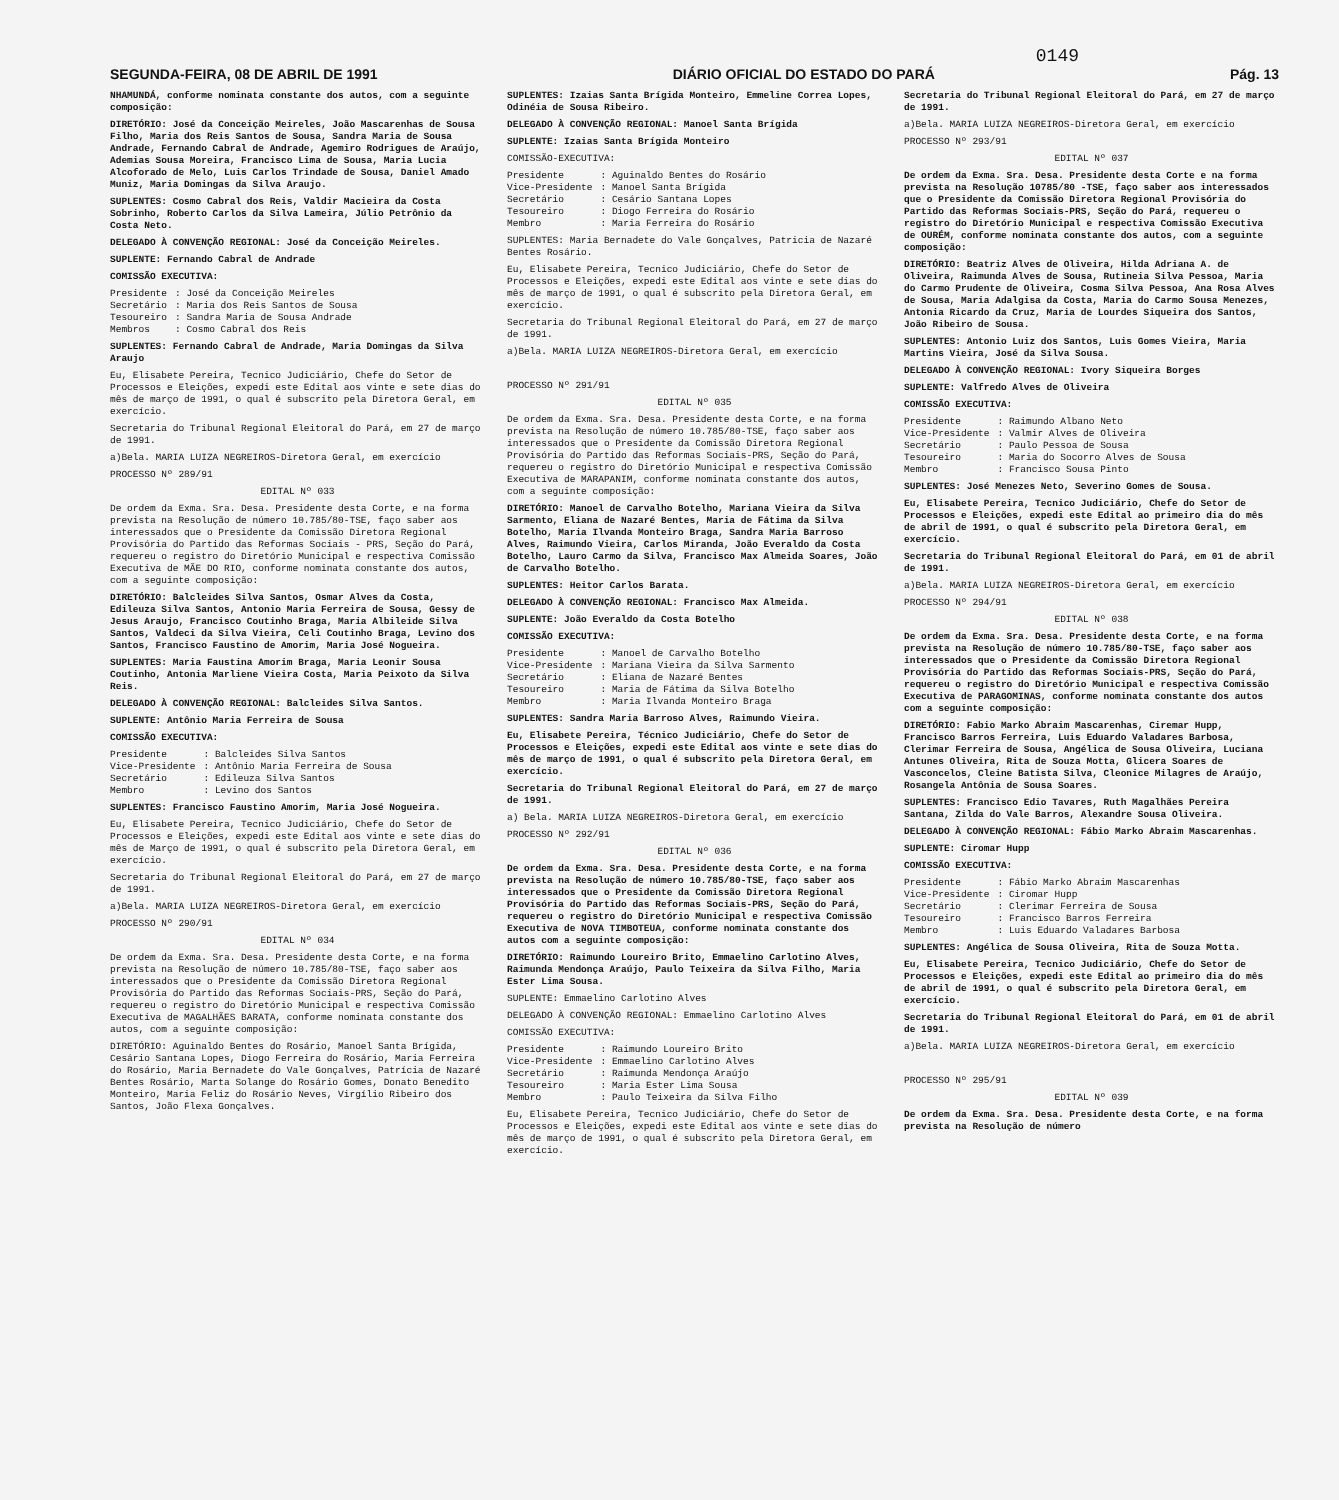0149
SEGUNDA-FEIRA, 08 DE ABRIL DE 1991 DIÁRIO OFICIAL DO ESTADO DO PARÁ Pág. 13
NHAMUNDÁ, conforme nominata constante dos autos, com a seguinte composição:
DIRETÓRIO: José da Conceição Meireles, João Mascarenhas de Sousa Filho, Maria dos Reis Santos de Sousa, Sandra Maria de Sousa Andrade, Fernando Cabral de Andrade, Agemiro Rodrigues de Araújo, Ademias Sousa Moreira, Francisco Lima de Sousa, Maria Lucia Alcoforado de Melo, Luis Carlos Trindade de Sousa, Daniel Amado Muniz, Maria Domingas da Silva Araujo.
SUPLENTES: Cosmo Cabral dos Reis, Valdir Macieira da Costa Sobrinho, Roberto Carlos da Silva Lameira, Júlio Petrônio da Costa Neto.
DELEGADO À CONVENÇÃO REGIONAL: José da Conceição Meireles.
SUPLENTE: Fernando Cabral de Andrade
COMISSÃO EXECUTIVA:
| Presidente | : José da Conceição Meireles |
| Secretário | : Maria dos Reis Santos de Sousa |
| Tesoureiro | : Sandra Maria de Sousa Andrade |
| Membros | : Cosmo Cabral dos Reis |
SUPLENTES: Fernando Cabral de Andrade, Maria Domingas da Silva Araujo
Eu, Elisabete Pereira, Tecnico Judiciário, Chefe do Setor de Processos e Eleições, expedi este Edital aos vinte e sete dias do mês de março de 1991, o qual é subscrito pela Diretora Geral, em exercício.
Secretaria do Tribunal Regional Eleitoral do Pará, em 27 de março de 1991.
a)Bela. MARIA LUIZA NEGREIROS-Diretora Geral, em exercício
PROCESSO Nº 289/91
EDITAL Nº 033
De ordem da Exma. Sra. Desa. Presidente desta Corte, e na forma prevista na Resolução de número 10.785/80-TSE, faço saber aos interessados que o Presidente da Comissão Diretora Regional Provisória do Partido das Reformas Sociais - PRS, Seção do Pará, requereu o registro do Diretório Municipal e respectiva Comissão Executiva de MÃE DO RIO, conforme nominata constante dos autos, com a seguinte composição:
DIRETÓRIO: Balcleides Silva Santos, Osmar Alves da Costa, Edileuza Silva Santos, Antonio Maria Ferreira de Sousa, Gessy de Jesus Araujo, Francisco Coutinho Braga, Maria Albileide Silva Santos, Valdeci da Silva Vieira, Celi Coutinho Braga, Levino dos Santos, Francisco Faustino de Amorim, Maria José Nogueira.
SUPLENTES: Maria Faustina Amorim Braga, Maria Leonir Sousa Coutinho, Antonia Marliene Vieira Costa, Maria Peixoto da Silva Reis.
DELEGADO À CONVENÇÃO REGIONAL: Balcleides Silva Santos.
SUPLENTE: Antônio Maria Ferreira de Sousa
COMISSÃO EXECUTIVA:
| Presidente | : Balcleides Silva Santos |
| Vice-Presidente | : Antônio Maria Ferreira de Sousa |
| Secretário | : Edileuza Silva Santos |
| Membro | : Levino dos Santos |
SUPLENTES: Francisco Faustino Amorim, Maria José Nogueira.
Eu, Elisabete Pereira, Tecnico Judiciário, Chefe do Setor de Processos e Eleições, expedi este Edital aos vinte e sete dias do mês de Março de 1991, o qual é subscrito pela Diretora Geral, em exercício.
Secretaria do Tribunal Regional Eleitoral do Pará, em 27 de março de 1991.
a)Bela. MARIA LUIZA NEGREIROS-Diretora Geral, em exercício
PROCESSO Nº 290/91
EDITAL Nº 034
De ordem da Exma. Sra. Desa. Presidente desta Corte, e na forma prevista na Resolução de número 10.785/80-TSE, faço saber aos interessados que o Presidente da Comissão Diretora Regional Provisória do Partido das Reformas Sociais-PRS, Seção do Pará, requereu o registro do Diretório Municipal e respectiva Comissão Executiva de MAGALHÃES BARATA, conforme nominata constante dos autos, com a seguinte composição:
DIRETÓRIO: Aguinaldo Bentes do Rosário, Manoel Santa Brígida, Cesário Santana Lopes, Diogo Ferreira do Rosário, Maria Ferreira do Rosário, Maria Bernadete do Vale Gonçalves, Patrícia de Nazaré Bentes Rosário, Marta Solange do Rosário Gomes, Donato Benedito Monteiro, Maria Feliz do Rosário Neves, Virgílio Ribeiro dos Santos, João Flexa Gonçalves.
SUPLENTES: Izaias Santa Brígida Monteiro, Emmeline Correa Lopes, Odinéia de Sousa Ribeiro.
DELEGADO À CONVENÇÃO REGIONAL: Manoel Santa Brígida
SUPLENTE: Izaias Santa Brígida Monteiro
COMISSÃO-EXECUTIVA:
| Presidente | : Aguinaldo Bentes do Rosário |
| Vice-Presidente | : Manoel Santa Brígida |
| Secretário | : Cesário Santana Lopes |
| Tesoureiro | : Diogo Ferreira do Rosário |
| Membro | : Maria Ferreira do Rosário |
SUPLENTES: Maria Bernadete do Vale Gonçalves, Patricia de Nazaré Bentes Rosário.
Eu, Elisabete Pereira, Tecnico Judiciário, Chefe do Setor de Processos e Eleições, expedi este Edital aos vinte e sete dias do mês de março de 1991, o qual é subscrito pela Diretora Geral, em exercício.
Secretaria do Tribunal Regional Eleitoral do Pará, em 27 de março de 1991.
a)Bela. MARIA LUIZA NEGREIROS-Diretora Geral, em exercício
PROCESSO Nº 291/91
EDITAL Nº 035
De ordem da Exma. Sra. Desa. Presidente desta Corte, e na forma prevista na Resolução de número 10.785/80-TSE, faço saber aos interessados que o Presidente da Comissão Diretora Regional Provisória do Partido das Reformas Sociais-PRS, Seção do Pará, requereu o registro do Diretório Municipal e respectiva Comissão Executiva de MARAPANIM, conforme nominata constante dos autos, com a seguinte composição:
DIRETÓRIO: Manoel de Carvalho Botelho, Mariana Vieira da Silva Sarmento, Eliana de Nazaré Bentes, Maria de Fátima da Silva Botelho, Maria Ilvanda Monteiro Braga, Sandra Maria Barroso Alves, Raimundo Vieira, Carlos Miranda, João Everaldo da Costa Botelho, Lauro Carmo da Silva, Francisco Max Almeida Soares, João de Carvalho Botelho.
SUPLENTES: Heitor Carlos Barata.
DELEGADO À CONVENÇÃO REGIONAL: Francisco Max Almeida.
SUPLENTE: João Everaldo da Costa Botelho
COMISSÃO EXECUTIVA:
| Presidente | : Manoel de Carvalho Botelho |
| Vice-Presidente | : Mariana Vieira da Silva Sarmento |
| Secretário | : Eliana de Nazaré Bentes |
| Tesoureiro | : Maria de Fátima da Silva Botelho |
| Membro | : Maria Ilvanda Monteiro Braga |
SUPLENTES: Sandra Maria Barroso Alves, Raimundo Vieira.
Eu, Elisabete Pereira, Técnico Judiciário, Chefe do Setor de Processos e Eleições, expedi este Edital aos vinte e sete dias do mês de março de 1991, o qual é subscrito pela Diretora Geral, em exercício.
Secretaria do Tribunal Regional Eleitoral do Pará, em 27 de março de 1991.
a) Bela. MARIA LUIZA NEGREIROS-Diretora Geral, em exercício
PROCESSO Nº 292/91
EDITAL Nº 036
De ordem da Exma. Sra. Desa. Presidente desta Corte, e na forma prevista na Resolução de número 10.785/80-TSE, faço saber aos interessados que o Presidente da Comissão Diretora Regional Provisória do Partido das Reformas Sociais-PRS, Seção do Pará, requereu o registro do Diretório Municipal e respectiva Comissão Executiva de NOVA TIMBOTEUA, conforme nominata constante dos autos com a seguinte composição:
DIRETÓRIO: Raimundo Loureiro Brito, Emmaelino Carlotino Alves, Raimunda Mendonça Araújo, Paulo Teixeira da Silva Filho, Maria Ester Lima Sousa.
SUPLENTE: Emmaelino Carlotino Alves
DELEGADO À CONVENÇÃO REGIONAL: Emmaelino Carlotino Alves
COMISSÃO EXECUTIVA:
| Presidente | : Raimundo Loureiro Brito |
| Vice-Presidente | : Emmaelino Carlotino Alves |
| Secretário | : Raimunda Mendonça Araújo |
| Tesoureiro | : Maria Ester Lima Sousa |
| Membro | : Paulo Teixeira da Silva Filho |
Eu, Elisabete Pereira, Tecnico Judiciário, Chefe do Setor de Processos e Eleições, expedi este Edital aos vinte e sete dias do mês de março de 1991, o qual é subscrito pela Diretora Geral, em exercício.
Secretaria do Tribunal Regional Eleitoral do Pará, em 27 de março de 1991.
a)Bela. MARIA LUIZA NEGREIROS-Diretora Geral, em exercício
PROCESSO Nº 293/91
EDITAL Nº 037
De ordem da Exma. Sra. Desa. Presidente desta Corte e na forma prevista na Resolução 10785/80 -TSE, faço saber aos interessados que o Presidente da Comissão Diretora Regional Provisória do Partido das Reformas Sociais-PRS, Seção do Pará, requereu o registro do Diretório Municipal e respectiva Comissão Executiva de OURÉM, conforme nominata constante dos autos, com a seguinte composição:
DIRETÓRIO: Beatriz Alves de Oliveira, Hilda Adriana A. de Oliveira, Raimunda Alves de Sousa, Rutineia Silva Pessoa, Maria do Carmo Prudente de Oliveira, Cosma Silva Pessoa, Ana Rosa Alves de Sousa, Maria Adalgisa da Costa, Maria do Carmo Sousa Menezes, Antonia Ricardo da Cruz, Maria de Lourdes Siqueira dos Santos, João Ribeiro de Sousa.
SUPLENTES: Antonio Luiz dos Santos, Luis Gomes Vieira, Maria Martins Vieira, José da Silva Sousa.
DELEGADO À CONVENÇÃO REGIONAL: Ivory Siqueira Borges
SUPLENTE: Valfredo Alves de Oliveira
COMISSÃO EXECUTIVA:
| Presidente | : Raimundo Albano Neto |
| Vice-Presidente | : Valmir Alves de Oliveira |
| Secretário | : Paulo Pessoa de Sousa |
| Tesoureiro | : Maria do Socorro Alves de Sousa |
| Membro | : Francisco Sousa Pinto |
SUPLENTES: José Menezes Neto, Severino Gomes de Sousa.
Eu, Elisabete Pereira, Tecnico Judiciário, Chefe do Setor de Processos e Eleições, expedi este Edital ao primeiro dia do mês de abril de 1991, o qual é subscrito pela Diretora Geral, em exercício.
Secretaria do Tribunal Regional Eleitoral do Pará, em 01 de abril de 1991.
a)Bela. MARIA LUIZA NEGREIROS-Diretora Geral, em exercício
PROCESSO Nº 294/91
EDITAL Nº 038
De ordem da Exma. Sra. Desa. Presidente desta Corte, e na forma prevista na Resolução de número 10.785/80-TSE, faço saber aos interessados que o Presidente da Comissão Diretora Regional Provisória do Partido das Reformas Sociais-PRS, Seção do Pará, requereu o registro do Diretório Municipal e respectiva Comissão Executiva de PARAGOMINAS, conforme nominata constante dos autos com a seguinte composição:
DIRETÓRIO: Fabio Marko Abraim Mascarenhas, Ciremar Hupp, Francisco Barros Ferreira, Luis Eduardo Valadares Barbosa, Clerimar Ferreira de Sousa, Angélica de Sousa Oliveira, Luciana Antunes Oliveira, Rita de Souza Motta, Glicera Soares de Vasconcelos, Cleine Batista Silva, Cleonice Milagres de Araújo, Rosangela Antônia de Sousa Soares.
SUPLENTES: Francisco Edio Tavares, Ruth Magalhães Pereira Santana, Zilda do Vale Barros, Alexandre Sousa Oliveira.
DELEGADO À CONVENÇÃO REGIONAL: Fábio Marko Abraim Mascarenhas.
SUPLENTE: Ciromar Hupp
COMISSÃO EXECUTIVA:
| Presidente | : Fábio Marko Abraim Mascarenhas |
| Vice-Presidente | : Ciromar Hupp |
| Secretário | : Clerimar Ferreira de Sousa |
| Tesoureiro | : Francisco Barros Ferreira |
| Membro | : Luis Eduardo Valadares Barbosa |
SUPLENTES: Angélica de Sousa Oliveira, Rita de Souza Motta.
Eu, Elisabete Pereira, Tecnico Judiciário, Chefe do Setor de Processos e Eleições, expedi este Edital ao primeiro dia do mês de abril de 1991, o qual é subscrito pela Diretora Geral, em exercício.
Secretaria do Tribunal Regional Eleitoral do Pará, em 01 de abril de 1991.
a)Bela. MARIA LUIZA NEGREIROS-Diretora Geral, em exercício
PROCESSO Nº 295/91
EDITAL Nº 039
De ordem da Exma. Sra. Desa. Presidente desta Corte, e na forma prevista na Resolução de número